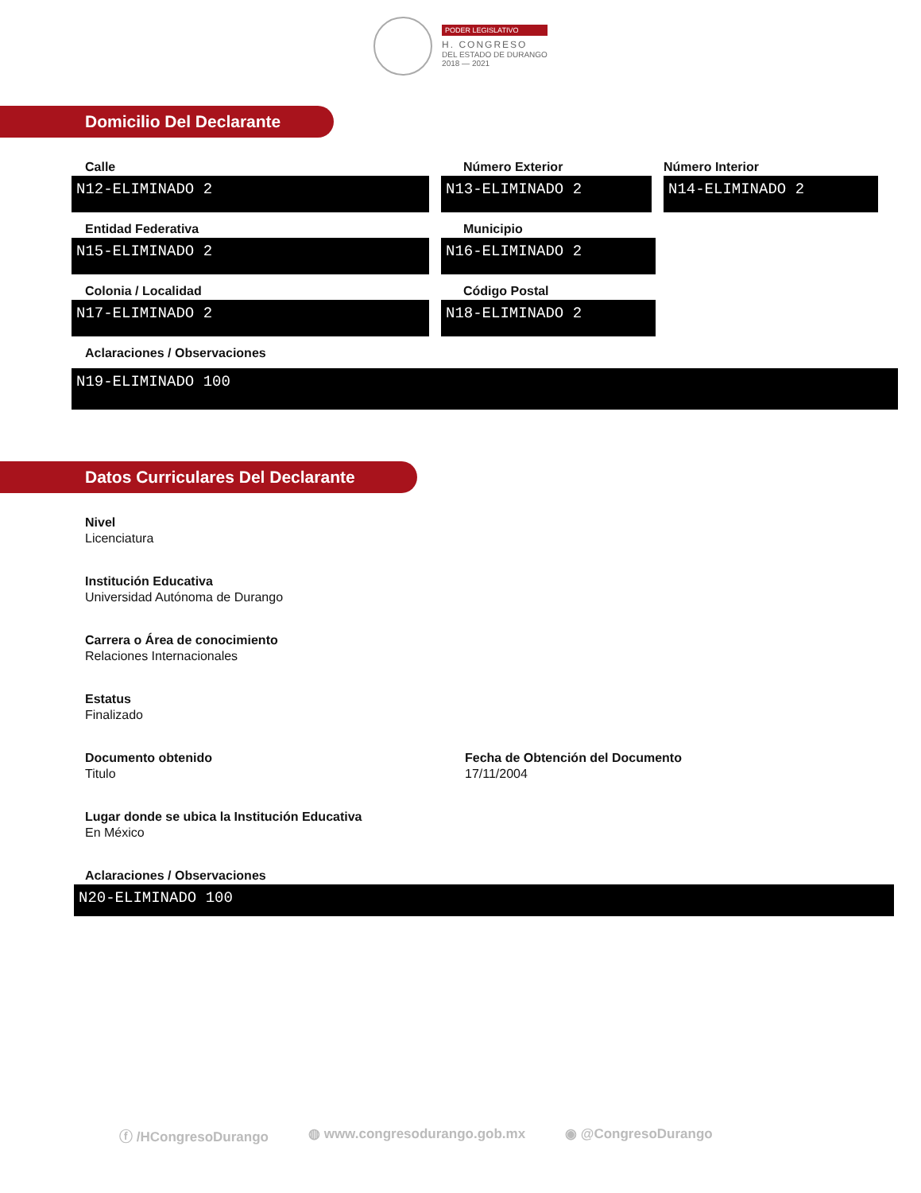PODER LEGISLATIVO
H. CONGRESO
DEL ESTADO DE DURANGO
2018 — 2021
Domicilio Del Declarante
Calle
N12-ELIMINADO 2
Número Exterior
N13-ELIMINADO 2
Número Interior
N14-ELIMINADO 2
Entidad Federativa
N15-ELIMINADO 2
Municipio
N16-ELIMINADO 2
Colonia / Localidad
N17-ELIMINADO 2
Código Postal
N18-ELIMINADO 2
Aclaraciones / Observaciones
N19-ELIMINADO 100
Datos Curriculares Del Declarante
Nivel
Licenciatura
Institución Educativa
Universidad Autónoma de Durango
Carrera o Área de conocimiento
Relaciones Internacionales
Estatus
Finalizado
Documento obtenido
Titulo
Fecha de Obtención del Documento
17/11/2004
Lugar donde se ubica la Institución Educativa
En México
Aclaraciones / Observaciones
N20-ELIMINADO 100
ⓕ /HCongresoDurango ◍ www.congresodurango.gob.mx ◉ @CongresoDurango